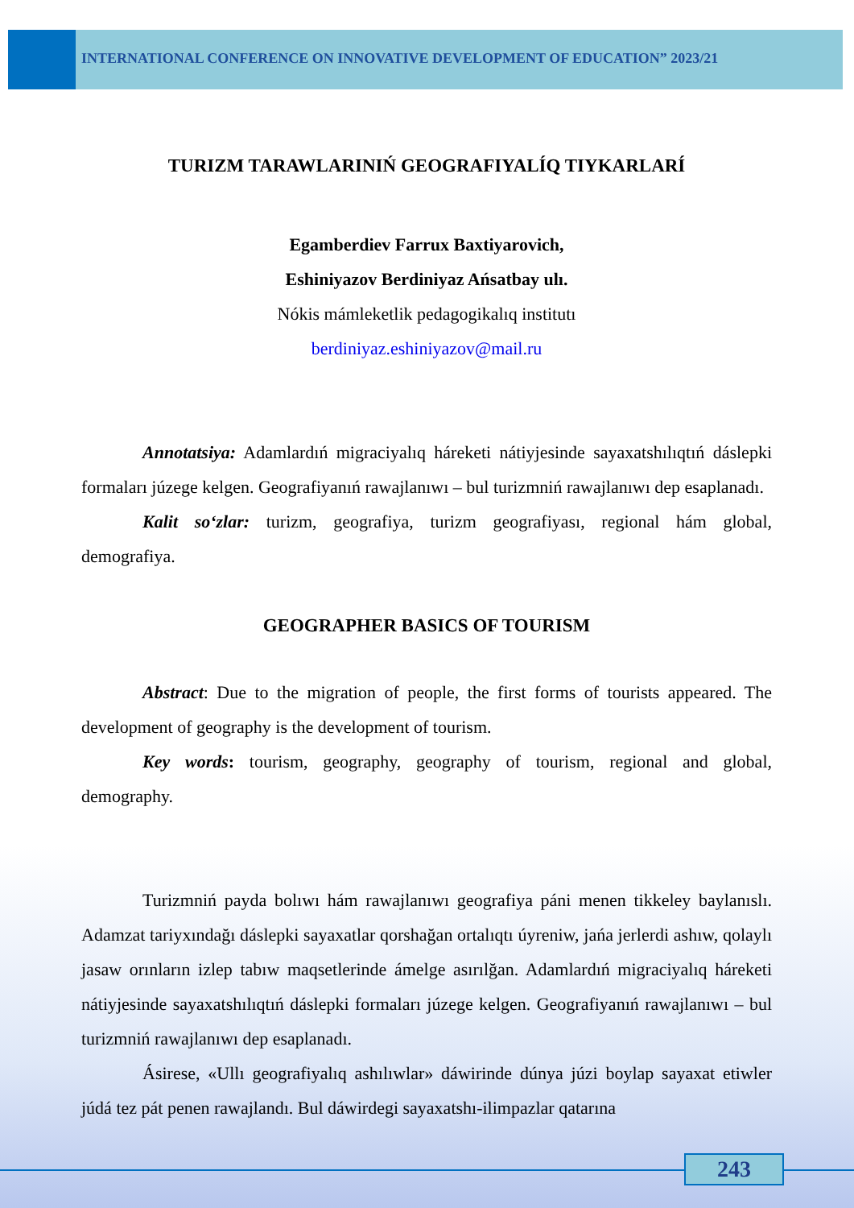INTERNATIONAL CONFERENCE ON INNOVATIVE DEVELOPMENT OF EDUCATION” 2023/21
TURIZM TARAWLARINIŃ GEOGRAFIYALÍQ TIYKARLARÍ
Egamberdiev Farrux Baxtiyarovich,
Eshiniyazov Berdiniyaz Ańsatbay ulı.
Nókis mámleketlik pedagogikalıq institutı
berdiniyaz.eshiniyazov@mail.ru
Annotatsiya: Adamlardıń migraciyalıq háreketi nátiyjesinde sayaxatshılıqtıń dáslepki formaları júzege kelgen. Geografiyanıń rawajlanıwı – bul turizmniń rawajlanıwı dep esaplanadı.
Kalit so‘zlar: turizm, geografiya, turizm geografiyası, regional hám global, demografiya.
GEOGRAPHER BASICS OF TOURISM
Abstract: Due to the migration of people, the first forms of tourists appeared. The development of geography is the development of tourism.
Key words: tourism, geography, geography of tourism, regional and global, demography.
Turizmniń payda bolıwı hám rawajlanıwı geografiya páni menen tikkeley baylanıslı. Adamzat tariyxındağı dáslepki sayaxatlar qorshağan ortalıqtı úyreniw, jańa jerlerdi ashıw, qolaylı jasaw orınların izlep tabıw maqsetlerinde ámelge asırılğan. Adamlardıń migraciyalıq háreketi nátiyjesinde sayaxatshılıqtıń dáslepki formaları júzege kelgen. Geografiyanıń rawajlanıwı – bul turizmniń rawajlanıwı dep esaplanadı.
Ásirese, «Ullı geografiyalıq ashılıwlar» dáwirinde dúnya júzi boylap sayaxat etiwler júdá tez pát penen rawajlandı. Bul dáwirdegi sayaxatshı-ilimpazlar qatarına
243